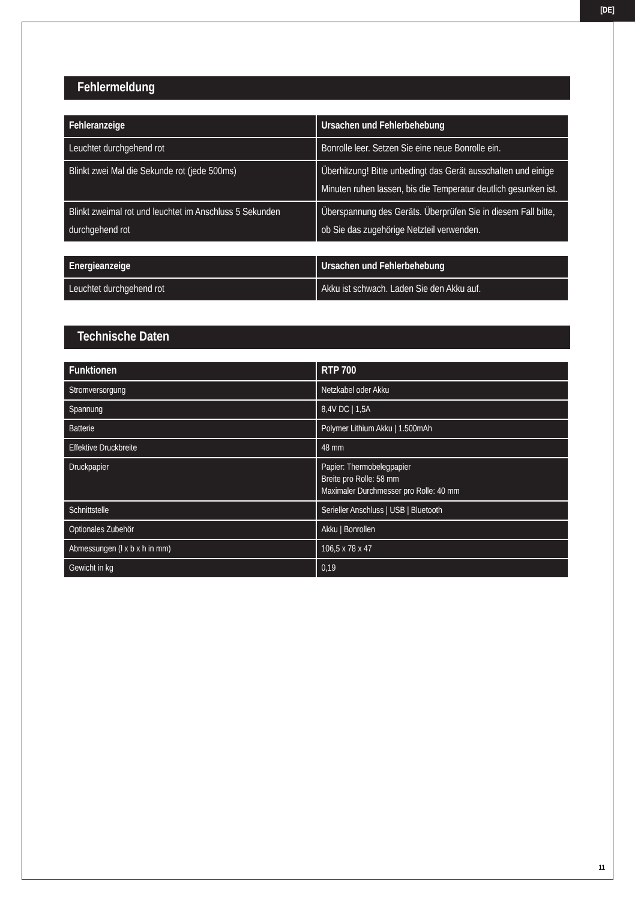[DE]
Fehlermeldung
| Fehleranzeige | Ursachen und Fehlerbehebung |
| --- | --- |
| Leuchtet durchgehend rot | Bonrolle leer. Setzen Sie eine neue Bonrolle ein. |
| Blinkt zwei Mal die Sekunde rot (jede 500ms) | Überhitzung! Bitte unbedingt das Gerät ausschalten und einige Minuten ruhen lassen, bis die Temperatur deutlich gesunken ist. |
| Blinkt zweimal rot und leuchtet im Anschluss 5 Sekunden durchgehend rot | Überspannung des Geräts. Überprüfen Sie in diesem Fall bitte, ob Sie das zugehörige Netzteil verwenden. |
| Energieanzeige | Ursachen und Fehlerbehebung |
| --- | --- |
| Leuchtet durchgehend rot | Akku ist schwach. Laden Sie den Akku auf. |
Technische Daten
| Funktionen | RTP 700 |
| --- | --- |
| Stromversorgung | Netzkabel oder Akku |
| Spannung | 8,4V DC / 1,5A |
| Batterie | Polymer Lithium Akku / 1.500mAh |
| Effektive Druckbreite | 48 mm |
| Druckpapier | Papier: Thermobelegpapier Breite pro Rolle: 58 mm Maximaler Durchmesser pro Rolle: 40 mm |
| Schnittstelle | Serieller Anschluss / USB / Bluetooth |
| Optionales Zubehör | Akku / Bonrollen |
| Abmessungen (l x b x h in mm) | 106,5 x 78 x 47 |
| Gewicht in kg | 0,19 |
11